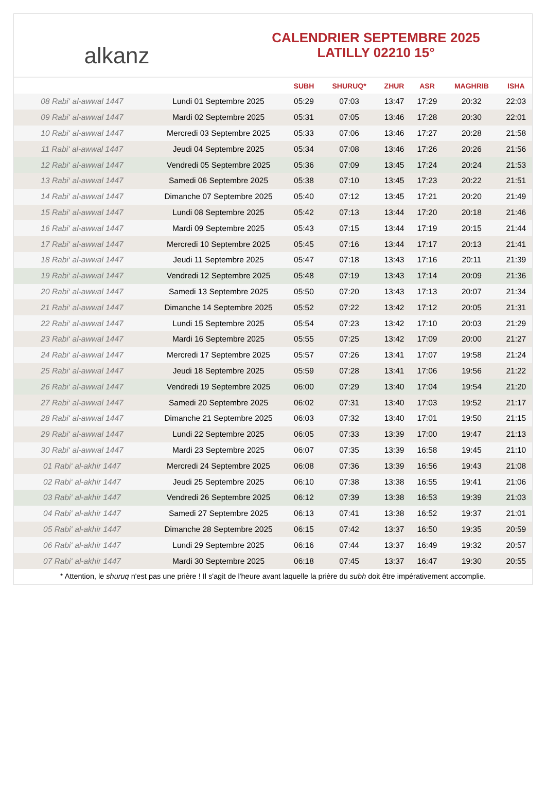alkanz
CALENDRIER SEPTEMBRE 2025
LATILLY 02210 15°
| | | SUBH | SHURUQ* | ZHUR | ASR | MAGHRIB | ISHA |
| --- | --- | --- | --- | --- | --- | --- | --- |
| 08 Rabi‘ al-awwal 1447 | Lundi 01 Septembre 2025 | 05:29 | 07:03 | 13:47 | 17:29 | 20:32 | 22:03 |
| 09 Rabi‘ al-awwal 1447 | Mardi 02 Septembre 2025 | 05:31 | 07:05 | 13:46 | 17:28 | 20:30 | 22:01 |
| 10 Rabi‘ al-awwal 1447 | Mercredi 03 Septembre 2025 | 05:33 | 07:06 | 13:46 | 17:27 | 20:28 | 21:58 |
| 11 Rabi‘ al-awwal 1447 | Jeudi 04 Septembre 2025 | 05:34 | 07:08 | 13:46 | 17:26 | 20:26 | 21:56 |
| 12 Rabi‘ al-awwal 1447 | Vendredi 05 Septembre 2025 | 05:36 | 07:09 | 13:45 | 17:24 | 20:24 | 21:53 |
| 13 Rabi‘ al-awwal 1447 | Samedi 06 Septembre 2025 | 05:38 | 07:10 | 13:45 | 17:23 | 20:22 | 21:51 |
| 14 Rabi‘ al-awwal 1447 | Dimanche 07 Septembre 2025 | 05:40 | 07:12 | 13:45 | 17:21 | 20:20 | 21:49 |
| 15 Rabi‘ al-awwal 1447 | Lundi 08 Septembre 2025 | 05:42 | 07:13 | 13:44 | 17:20 | 20:18 | 21:46 |
| 16 Rabi‘ al-awwal 1447 | Mardi 09 Septembre 2025 | 05:43 | 07:15 | 13:44 | 17:19 | 20:15 | 21:44 |
| 17 Rabi‘ al-awwal 1447 | Mercredi 10 Septembre 2025 | 05:45 | 07:16 | 13:44 | 17:17 | 20:13 | 21:41 |
| 18 Rabi‘ al-awwal 1447 | Jeudi 11 Septembre 2025 | 05:47 | 07:18 | 13:43 | 17:16 | 20:11 | 21:39 |
| 19 Rabi‘ al-awwal 1447 | Vendredi 12 Septembre 2025 | 05:48 | 07:19 | 13:43 | 17:14 | 20:09 | 21:36 |
| 20 Rabi‘ al-awwal 1447 | Samedi 13 Septembre 2025 | 05:50 | 07:20 | 13:43 | 17:13 | 20:07 | 21:34 |
| 21 Rabi‘ al-awwal 1447 | Dimanche 14 Septembre 2025 | 05:52 | 07:22 | 13:42 | 17:12 | 20:05 | 21:31 |
| 22 Rabi‘ al-awwal 1447 | Lundi 15 Septembre 2025 | 05:54 | 07:23 | 13:42 | 17:10 | 20:03 | 21:29 |
| 23 Rabi‘ al-awwal 1447 | Mardi 16 Septembre 2025 | 05:55 | 07:25 | 13:42 | 17:09 | 20:00 | 21:27 |
| 24 Rabi‘ al-awwal 1447 | Mercredi 17 Septembre 2025 | 05:57 | 07:26 | 13:41 | 17:07 | 19:58 | 21:24 |
| 25 Rabi‘ al-awwal 1447 | Jeudi 18 Septembre 2025 | 05:59 | 07:28 | 13:41 | 17:06 | 19:56 | 21:22 |
| 26 Rabi‘ al-awwal 1447 | Vendredi 19 Septembre 2025 | 06:00 | 07:29 | 13:40 | 17:04 | 19:54 | 21:20 |
| 27 Rabi‘ al-awwal 1447 | Samedi 20 Septembre 2025 | 06:02 | 07:31 | 13:40 | 17:03 | 19:52 | 21:17 |
| 28 Rabi‘ al-awwal 1447 | Dimanche 21 Septembre 2025 | 06:03 | 07:32 | 13:40 | 17:01 | 19:50 | 21:15 |
| 29 Rabi‘ al-awwal 1447 | Lundi 22 Septembre 2025 | 06:05 | 07:33 | 13:39 | 17:00 | 19:47 | 21:13 |
| 30 Rabi‘ al-awwal 1447 | Mardi 23 Septembre 2025 | 06:07 | 07:35 | 13:39 | 16:58 | 19:45 | 21:10 |
| 01 Rabi‘ al-akhir 1447 | Mercredi 24 Septembre 2025 | 06:08 | 07:36 | 13:39 | 16:56 | 19:43 | 21:08 |
| 02 Rabi‘ al-akhir 1447 | Jeudi 25 Septembre 2025 | 06:10 | 07:38 | 13:38 | 16:55 | 19:41 | 21:06 |
| 03 Rabi‘ al-akhir 1447 | Vendredi 26 Septembre 2025 | 06:12 | 07:39 | 13:38 | 16:53 | 19:39 | 21:03 |
| 04 Rabi‘ al-akhir 1447 | Samedi 27 Septembre 2025 | 06:13 | 07:41 | 13:38 | 16:52 | 19:37 | 21:01 |
| 05 Rabi‘ al-akhir 1447 | Dimanche 28 Septembre 2025 | 06:15 | 07:42 | 13:37 | 16:50 | 19:35 | 20:59 |
| 06 Rabi‘ al-akhir 1447 | Lundi 29 Septembre 2025 | 06:16 | 07:44 | 13:37 | 16:49 | 19:32 | 20:57 |
| 07 Rabi‘ al-akhir 1447 | Mardi 30 Septembre 2025 | 06:18 | 07:45 | 13:37 | 16:47 | 19:30 | 20:55 |
* Attention, le shuruq n'est pas une prière ! Il s'agit de l'heure avant laquelle la prière du subh doit être impérativement accomplie.